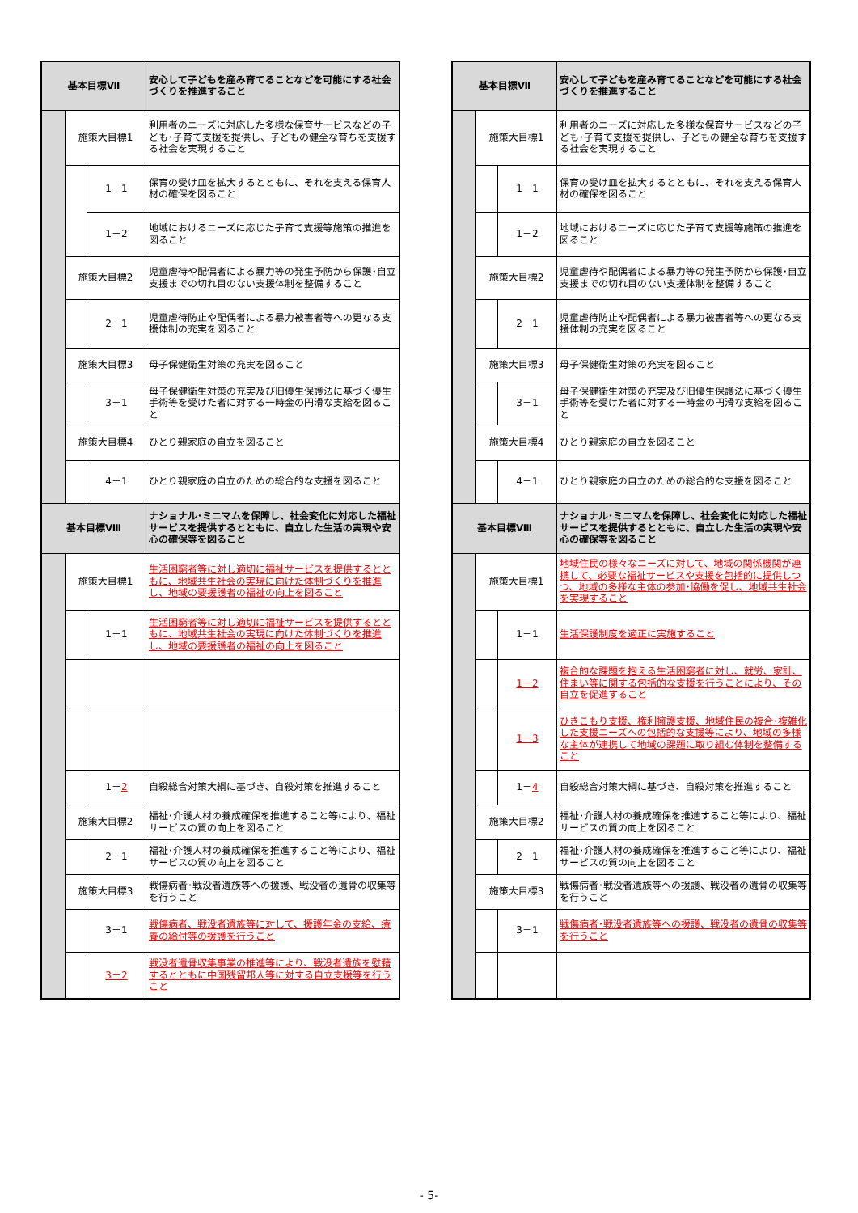| 基本目標Ⅶ | | | 安心して子どもを産み育てることなどを可能にする社会づくりを推進すること |
| | 施策大目標1 | | 利用者のニーズに対応した多様な保育サービスなどの子ども･子育て支援を提供し、子どもの健全な育ちを支援する社会を実現すること |
| | | 1－1 | 保育の受け皿を拡大するとともに、それを支える保育人材の確保を図ること |
| | | 1－2 | 地域におけるニーズに応じた子育て支援等施策の推進を図ること |
| | 施策大目標2 | | 児童虐待や配偶者による暴力等の発生予防から保護･自立支援までの切れ目のない支援体制を整備すること |
| | | 2－1 | 児童虐待防止や配偶者による暴力被害者等への更なる支援体制の充実を図ること |
| | 施策大目標3 | | 母子保健衛生対策の充実を図ること |
| | | 3－1 | 母子保健衛生対策の充実及び旧優生保護法に基づく優生手術等を受けた者に対する一時金の円滑な支給を図ること |
| | 施策大目標4 | | ひとり親家庭の自立を図ること |
| | | 4－1 | ひとり親家庭の自立のための総合的な支援を図ること |
| 基本目標Ⅷ | | | ナショナル･ミニマムを保障し、社会変化に対応した福祉サービスを提供するとともに、自立した生活の実現や安心の確保等を図ること |
| | 施策大目標1 | | 生活困窮者等に対し適切に福祉サービスを提供するとともに、地域共生社会の実現に向けた体制づくりを推進し、地域の要援護者の福祉の向上を図ること |
| | | 1－1 | 生活困窮者等に対し適切に福祉サービスを提供するとともに、地域共生社会の実現に向けた体制づくりを推進し、地域の要援護者の福祉の向上を図ること |
| | | 1－ 2 | 自殺総合対策大綱に基づき、自殺対策を推進すること |
| | 施策大目標2 | | 福祉･介護人材の養成確保を推進すること等により、福祉サービスの質の向上を図ること |
| | | 2－1 | 福祉･介護人材の養成確保を推進すること等により、福祉サービスの質の向上を図ること |
| | 施策大目標3 | | 戦傷病者･戦没者遺族等への援護、戦没者の遺骨の収集等を行うこと |
| | | 3－1 | 戦傷病者、戦没者遺族等に対して、援護年金の支給、療養の給付等の援護を行うこと |
| | | 3－2 | 戦没者遺骨収集事業の推進等により、戦没者遺族を慰藉するとともに中国残留邦人等に対する自立支援等を行うこと |
| 基本目標Ⅶ | | | 安心して子どもを産み育てることなどを可能にする社会づくりを推進すること |
| | 施策大目標1 | | 利用者のニーズに対応した多様な保育サービスなどの子ども･子育て支援を提供し、子どもの健全な育ちを支援する社会を実現すること |
| | | 1－1 | 保育の受け皿を拡大するとともに、それを支える保育人材の確保を図ること |
| | | 1－2 | 地域におけるニーズに応じた子育て支援等施策の推進を図ること |
| | 施策大目標2 | | 児童虐待や配偶者による暴力等の発生予防から保護･自立支援までの切れ目のない支援体制を整備すること |
| | | 2－1 | 児童虐待防止や配偶者による暴力被害者等への更なる支援体制の充実を図ること |
| | 施策大目標3 | | 母子保健衛生対策の充実を図ること |
| | | 3－1 | 母子保健衛生対策の充実及び旧優生保護法に基づく優生手術等を受けた者に対する一時金の円滑な支給を図ること |
| | 施策大目標4 | | ひとり親家庭の自立を図ること |
| | | 4－1 | ひとり親家庭の自立のための総合的な支援を図ること |
| 基本目標Ⅷ | | | ナショナル･ミニマムを保障し、社会変化に対応した福祉サービスを提供するとともに、自立した生活の実現や安心の確保等を図ること |
| | 施策大目標1 | | 地域住民の様々なニーズに対して、地域の関係機関が連携して、必要な福祉サービスや支援を包括的に提供しつつ、地域の多様な主体の参加･協働を促し、地域共生社会を実現すること |
| | | 1－1 | 生活保護制度を適正に実施すること |
| | | 1－2 | 複合的な課題を抱える生活困窮者に対し、就労、家計、住まい等に関する包括的な支援を行うことにより、その自立を促進すること |
| | | 1－3 | ひきこもり支援、権利擁護支援、地域住民の複合･複雑化した支援ニーズへの包括的な支援等により、地域の多様な主体が連携して地域の課題に取り組む体制を整備すること |
| | | 1－ 4 | 自殺総合対策大綱に基づき、自殺対策を推進すること |
| | 施策大目標2 | | 福祉･介護人材の養成確保を推進すること等により、福祉サービスの質の向上を図ること |
| | | 2－1 | 福祉･介護人材の養成確保を推進すること等により、福祉サービスの質の向上を図ること |
| | 施策大目標3 | | 戦傷病者･戦没者遺族等への援護、戦没者の遺骨の収集等を行うこと |
| | | 3－1 | 戦傷病者･戦没者遺族等への援護、戦没者の遺骨の収集等を行うこと |
- 5-